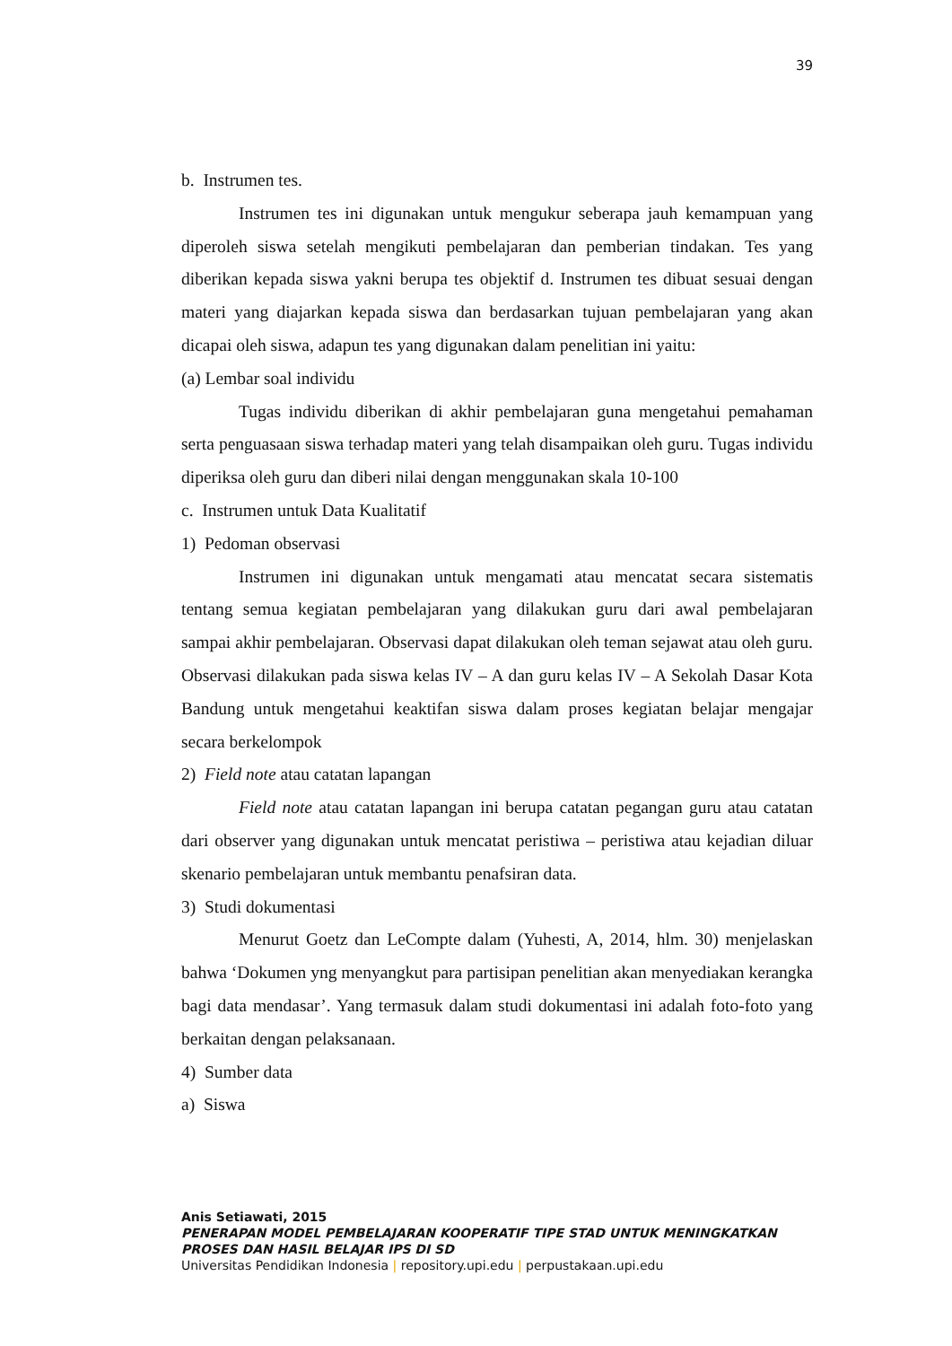39
b. Instrumen tes.
Instrumen tes ini digunakan untuk mengukur seberapa jauh kemampuan yang diperoleh siswa setelah mengikuti pembelajaran dan pemberian tindakan. Tes yang diberikan kepada siswa yakni berupa tes objektif d. Instrumen tes dibuat sesuai dengan materi yang diajarkan kepada siswa dan berdasarkan tujuan pembelajaran yang akan dicapai oleh siswa, adapun tes yang digunakan dalam penelitian ini yaitu:
(a) Lembar soal individu
Tugas individu diberikan di akhir pembelajaran guna mengetahui pemahaman serta penguasaan siswa terhadap materi yang telah disampaikan oleh guru. Tugas individu diperiksa oleh guru dan diberi nilai dengan menggunakan skala 10-100
c. Instrumen untuk Data Kualitatif
1) Pedoman observasi
Instrumen ini digunakan untuk mengamati atau mencatat secara sistematis tentang semua kegiatan pembelajaran yang dilakukan guru dari awal pembelajaran sampai akhir pembelajaran. Observasi dapat dilakukan oleh teman sejawat atau oleh guru. Observasi dilakukan pada siswa kelas IV – A dan guru kelas IV – A Sekolah Dasar Kota Bandung untuk mengetahui keaktifan siswa dalam proses kegiatan belajar mengajar secara berkelompok
2) Field note atau catatan lapangan
Field note atau catatan lapangan ini berupa catatan pegangan guru atau catatan dari observer yang digunakan untuk mencatat peristiwa – peristiwa atau kejadian diluar skenario pembelajaran untuk membantu penafsiran data.
3) Studi dokumentasi
Menurut Goetz dan LeCompte dalam (Yuhesti, A, 2014, hlm. 30) menjelaskan bahwa ‘Dokumen yng menyangkut para partisipan penelitian akan menyediakan kerangka bagi data mendasar’. Yang termasuk dalam studi dokumentasi ini adalah foto-foto yang berkaitan dengan pelaksanaan.
4) Sumber data
a) Siswa
Anis Setiawati, 2015
PENERAPAN MODEL PEMBELAJARAN KOOPERATIF TIPE STAD UNTUK MENINGKATKAN PROSES DAN HASIL BELAJAR IPS DI SD
Universitas Pendidikan Indonesia | repository.upi.edu | perpustakaan.upi.edu